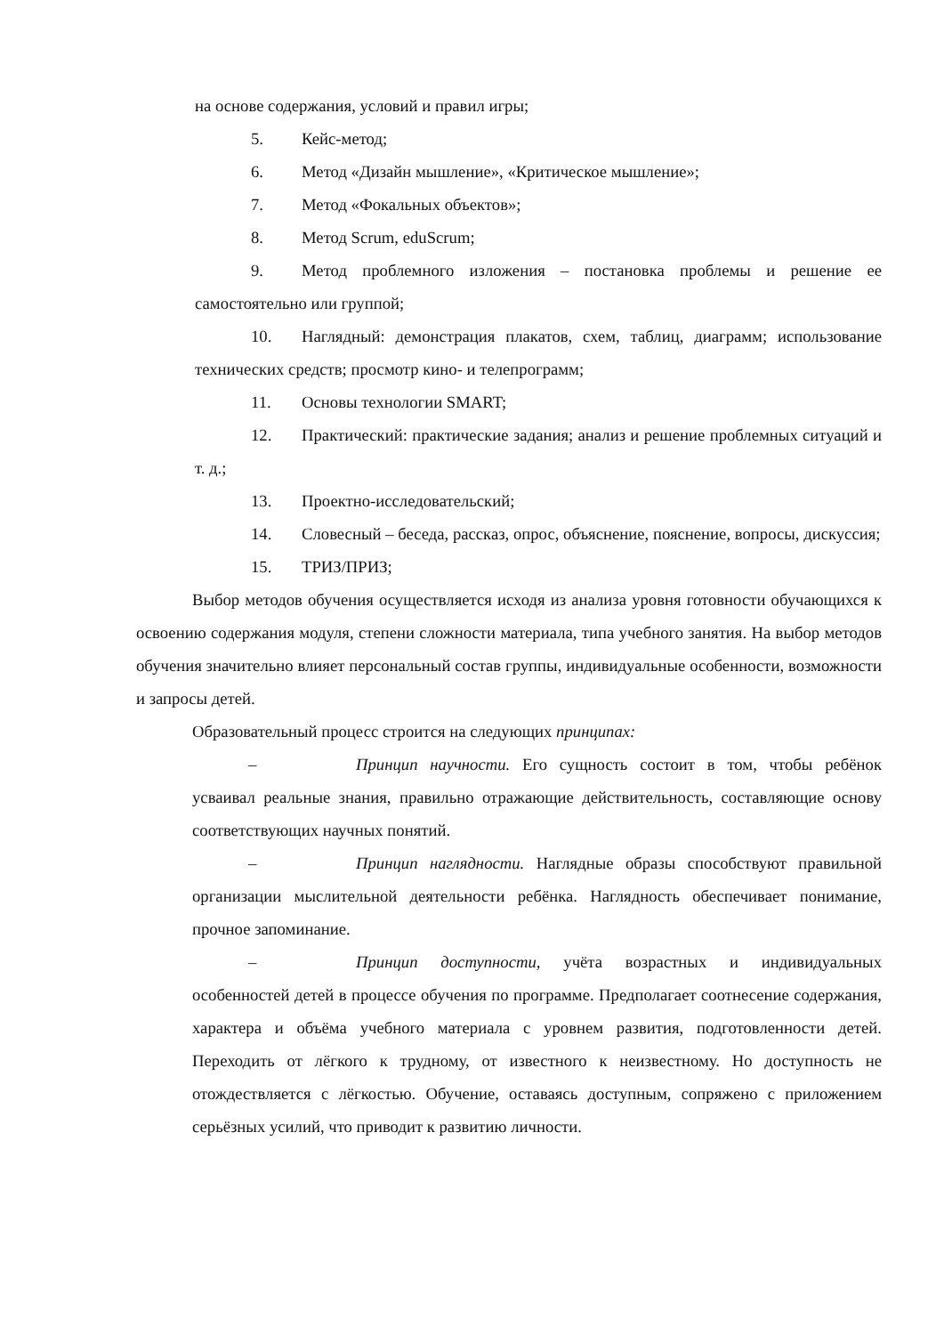на основе содержания, условий и правил игры;
5. Кейс-метод;
6. Метод «Дизайн мышление», «Критическое мышление»;
7. Метод «Фокальных объектов»;
8. Метод Scrum, eduScrum;
9. Метод проблемного изложения – постановка проблемы и решение ее самостоятельно или группой;
10. Наглядный: демонстрация плакатов, схем, таблиц, диаграмм; использование технических средств; просмотр кино- и телепрограмм;
11. Основы технологии SMART;
12. Практический: практические задания; анализ и решение проблемных ситуаций и т. д.;
13. Проектно-исследовательский;
14. Словесный – беседа, рассказ, опрос, объяснение, пояснение, вопросы, дискуссия;
15. ТРИЗ/ПРИЗ;
Выбор методов обучения осуществляется исходя из анализа уровня готовности обучающихся к освоению содержания модуля, степени сложности материала, типа учебного занятия. На выбор методов обучения значительно влияет персональный состав группы, индивидуальные особенности, возможности и запросы детей.
Образовательный процесс строится на следующих принципах:
– Принцип научности. Его сущность состоит в том, чтобы ребёнок усваивал реальные знания, правильно отражающие действительность, составляющие основу соответствующих научных понятий.
– Принцип наглядности. Наглядные образы способствуют правильной организации мыслительной деятельности ребёнка. Наглядность обеспечивает понимание, прочное запоминание.
– Принцип доступности, учёта возрастных и индивидуальных особенностей детей в процессе обучения по программе. Предполагает соотнесение содержания, характера и объёма учебного материала с уровнем развития, подготовленности детей. Переходить от лёгкого к трудному, от известного к неизвестному. Но доступность не отождествляется с лёгкостью. Обучение, оставаясь доступным, сопряжено с приложением серьёзных усилий, что приводит к развитию личности.